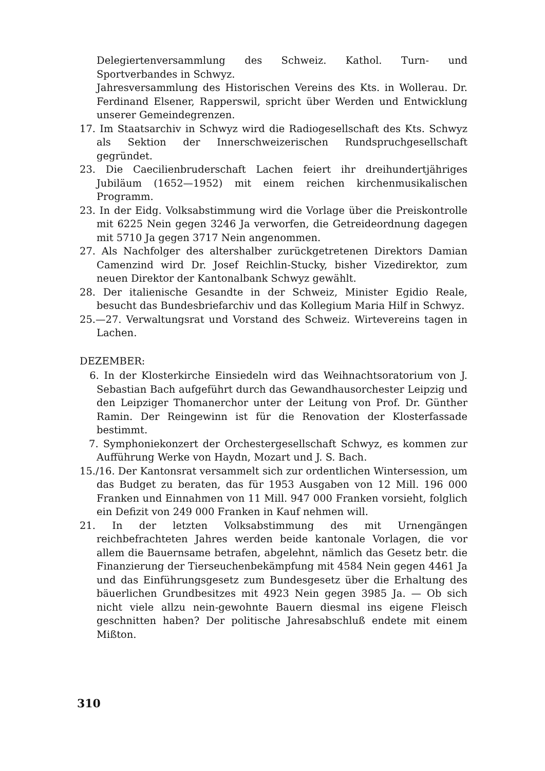Delegiertenversammlung des Schweiz. Kathol. Turn- und Sportverbandes in Schwyz.
Jahresversammlung des Historischen Vereins des Kts. in Wollerau. Dr. Ferdinand Elsener, Rapperswil, spricht über Werden und Entwicklung unserer Gemeindegrenzen.
17. Im Staatsarchiv in Schwyz wird die Radiogesellschaft des Kts. Schwyz als Sektion der Innerschweizerischen Rundspruchgesellschaft gegründet.
23. Die Caecilienbruderschaft Lachen feiert ihr dreihundertjähriges Jubiläum (1652—1952) mit einem reichen kirchenmusikalischen Programm.
23. In der Eidg. Volksabstimmung wird die Vorlage über die Preiskontrolle mit 6225 Nein gegen 3246 Ja verworfen, die Getreideordnung dagegen mit 5710 Ja gegen 3717 Nein angenommen.
27. Als Nachfolger des altershalber zurückgetretenen Direktors Damian Camenzind wird Dr. Josef Reichlin-Stucky, bisher Vizedirektor, zum neuen Direktor der Kantonalbank Schwyz gewählt.
28. Der italienische Gesandte in der Schweiz, Minister Egidio Reale, besucht das Bundesbriefarchiv und das Kollegium Maria Hilf in Schwyz.
25.—27. Verwaltungsrat und Vorstand des Schweiz. Wirtevereins tagen in Lachen.
DEZEMBER:
6. In der Klosterkirche Einsiedeln wird das Weihnachtsoratorium von J. Sebastian Bach aufgeführt durch das Gewandhausorchester Leipzig und den Leipziger Thomanerchor unter der Leitung von Prof. Dr. Günther Ramin. Der Reingewinn ist für die Renovation der Klosterfassade bestimmt.
7. Symphoniekonzert der Orchestergesellschaft Schwyz, es kommen zur Aufführung Werke von Haydn, Mozart und J. S. Bach.
15./16. Der Kantonsrat versammelt sich zur ordentlichen Wintersession, um das Budget zu beraten, das für 1953 Ausgaben von 12 Mill. 196 000 Franken und Einnahmen von 11 Mill. 947 000 Franken vorsieht, folglich ein Defizit von 249 000 Franken in Kauf nehmen will.
21. In der letzten Volksabstimmung des mit Urnengängen reichbefrachteten Jahres werden beide kantonale Vorlagen, die vor allem die Bauernsame betrafen, abgelehnt, nämlich das Gesetz betr. die Finanzierung der Tierseuchenbekämpfung mit 4584 Nein gegen 4461 Ja und das Einführungsgesetz zum Bundesgesetz über die Erhaltung des bäuerlichen Grundbesitzes mit 4923 Nein gegen 3985 Ja. — Ob sich nicht viele allzu nein-gewohnte Bauern diesmal ins eigene Fleisch geschnitten haben? Der politische Jahresabschluß endete mit einem Mißton.
310